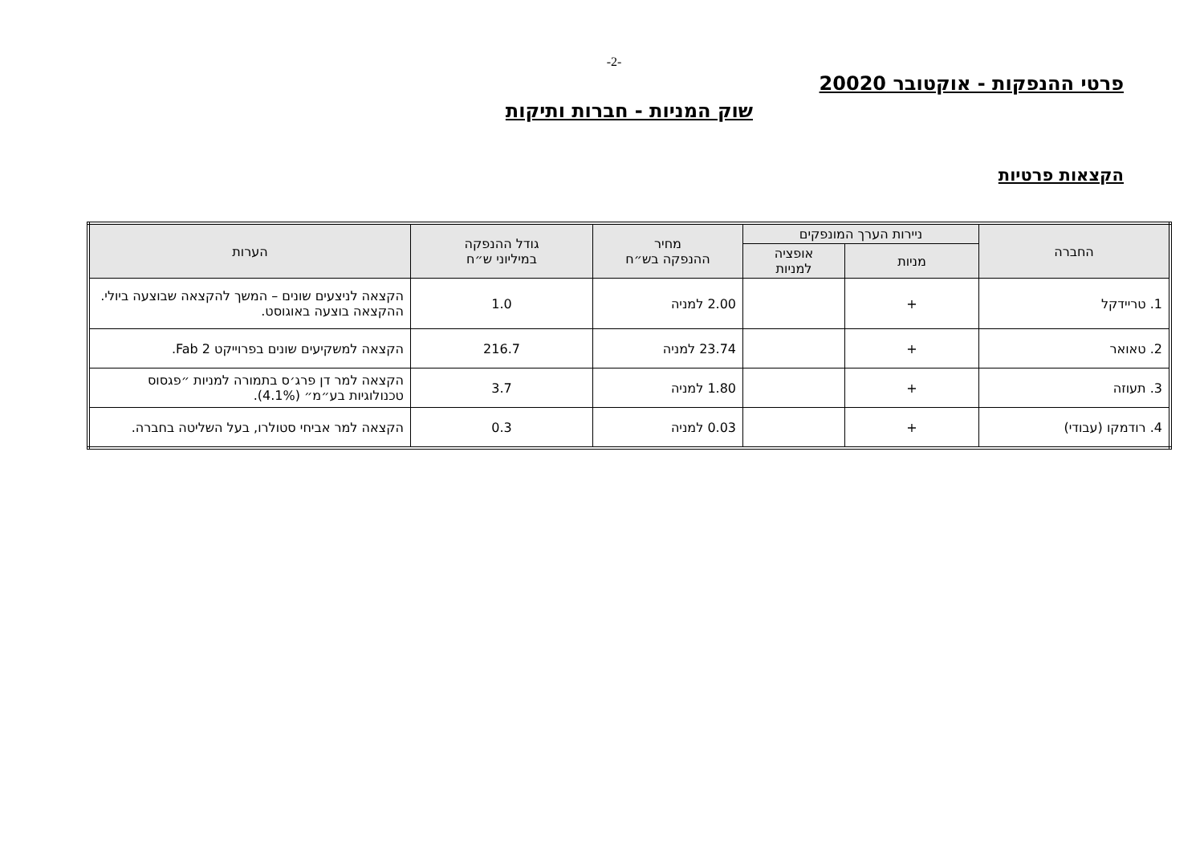-2-
פרטי ההנפקות - אוקטובר 20020
שוק המניות - חברות ותיקות
הקצאות פרטיות
| החברה | ניירות הערך המונפקים | | מחיר ההנפקה בש״ח | גודל ההנפקה במיליוני ש״ח | הערות |
| --- | --- | --- | --- | --- | --- |
| | מניות | אופציה למניות | | | |
| 1. טריידקל | + | | 2.00 למניה | 1.0 | הקצאה לניצעים שונים – המשך להקצאה שבוצעה ביולי. ההקצאה בוצעה באוגוסט. |
| 2. טאואר | + | | 23.74 למניה | 216.7 | הקצאה למשקיעים שונים בפרוייקט Fab 2. |
| 3. תעוזה | + | | 1.80 למניה | 3.7 | הקצאה למר דן פרג׳ס בתמורה למניות ״פגסוס טכנולוגיות בע״מ״ (4.1%). |
| 4. רודמקו (עבודי) | + | | 0.03 למניה | 0.3 | הקצאה למר אביחי סטולרו, בעל השליטה בחברה. |